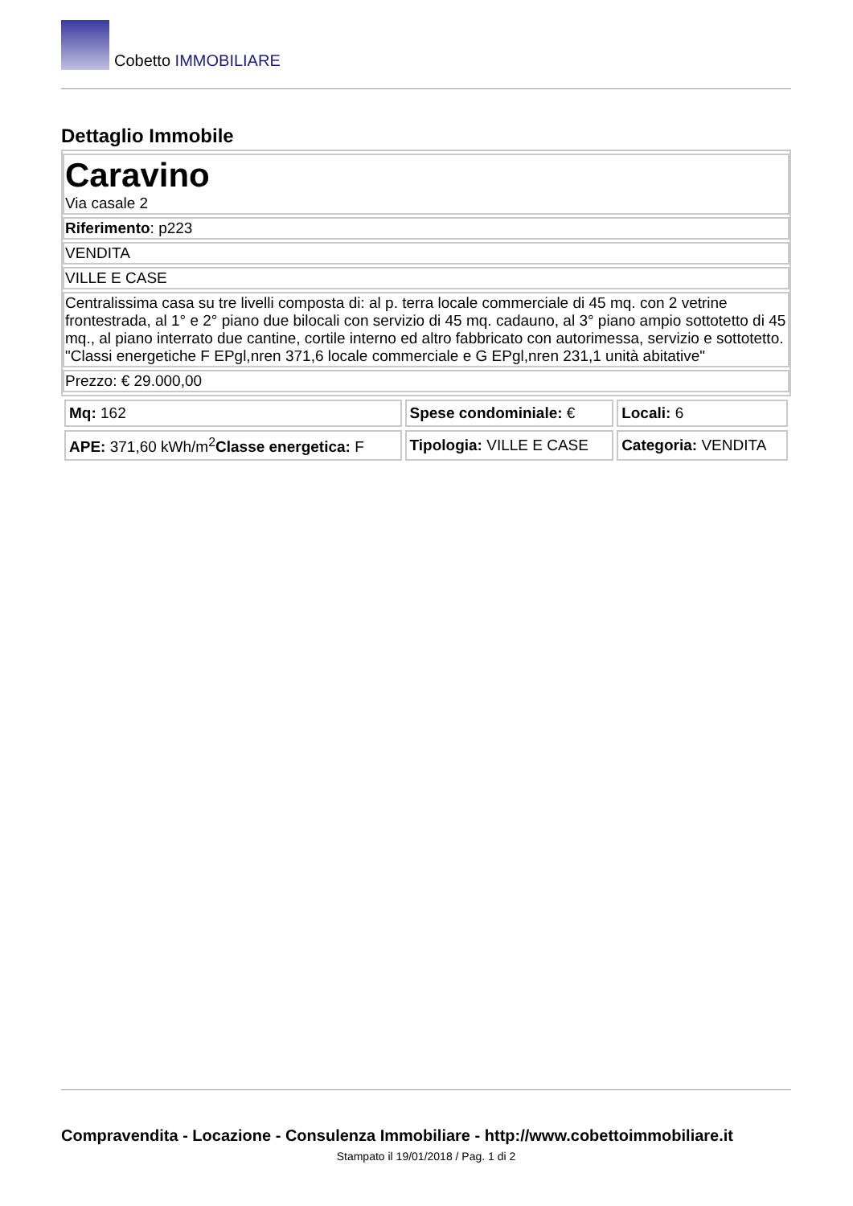Cobetto IMMOBILIARE
Dettaglio Immobile
| Caravino Via casale 2 |
| Riferimento : p223 |
| VENDITA |
| VILLE E CASE |
| Centralissima casa su tre livelli composta di: al p. terra locale commerciale di 45 mq. con 2 vetrine frontestrada, al 1° e 2° piano due bilocali con servizio di 45 mq. cadauno, al 3° piano ampio sottotetto di 45 mq., al piano interrato due cantine, cortile interno ed altro fabbricato con autorimessa, servizio e sottotetto. "Classi energetiche F EPgl,nren 371,6 locale commerciale e G EPgl,nren 231,1 unità abitative" |
| Prezzo: € 29.000,00 |
| Mq: 162 | Spese condominiale: € | Locali: 6 |
| APE: 371,60 kWh/m<sup>2</sup> Classe energetica: F | Tipologia: VILLE E CASE | Categoria: VENDITA |
Compravendita - Locazione - Consulenza Immobiliare - http://www.cobettoimmobiliare.it
Stampato il 19/01/2018 / Pag. 1 di 2